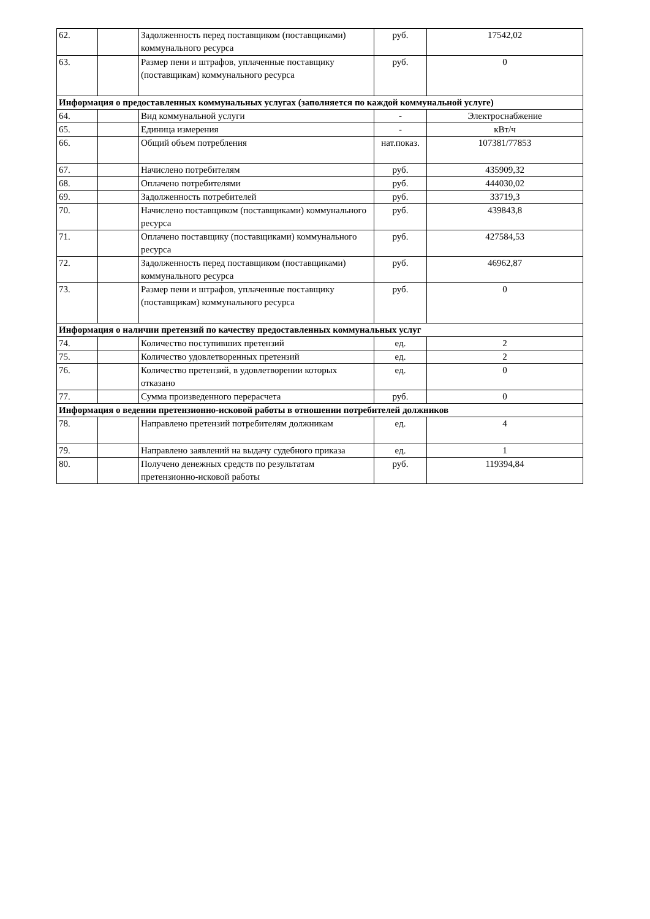| 62. | | Задолженность перед поставщиком (поставщиками) коммунального ресурса | руб. | 17542,02 |
| 63. | | Размер пени и штрафов, уплаченные поставщику (поставщикам) коммунального ресурса | руб. | 0 |
| Информация о предоставленных коммунальных услугах (заполняется по каждой коммунальной услуге) | | | | |
| 64. | | Вид коммунальной услуги | - | Электроснабжение |
| 65. | | Единица измерения | - | кВт/ч |
| 66. | | Общий объем потребления | нат.показ. | 107381/77853 |
| 67. | | Начислено потребителям | руб. | 435909,32 |
| 68. | | Оплачено потребителями | руб. | 444030,02 |
| 69. | | Задолженность потребителей | руб. | 33719,3 |
| 70. | | Начислено поставщиком (поставщиками) коммунального ресурса | руб. | 439843,8 |
| 71. | | Оплачено поставщику (поставщиками) коммунального ресурса | руб. | 427584,53 |
| 72. | | Задолженность перед поставщиком (поставщиками) коммунального ресурса | руб. | 46962,87 |
| 73. | | Размер пени и штрафов, уплаченные поставщику (поставщикам) коммунального ресурса | руб. | 0 |
| Информация о наличии претензий по качеству предоставленных коммунальных услуг | | | | |
| 74. | | Количество поступивших претензий | ед. | 2 |
| 75. | | Количество удовлетворенных претензий | ед. | 2 |
| 76. | | Количество претензий, в удовлетворении которых отказано | ед. | 0 |
| 77. | | Сумма произведенного перерасчета | руб. | 0 |
| Информация о ведении претензионно-исковой работы в отношении потребителей должников | | | | |
| 78. | | Направлено претензий потребителям должникам | ед. | 4 |
| 79. | | Направлено заявлений на выдачу судебного приказа | ед. | 1 |
| 80. | | Получено денежных средств по результатам претензионно-исковой работы | руб. | 119394,84 |